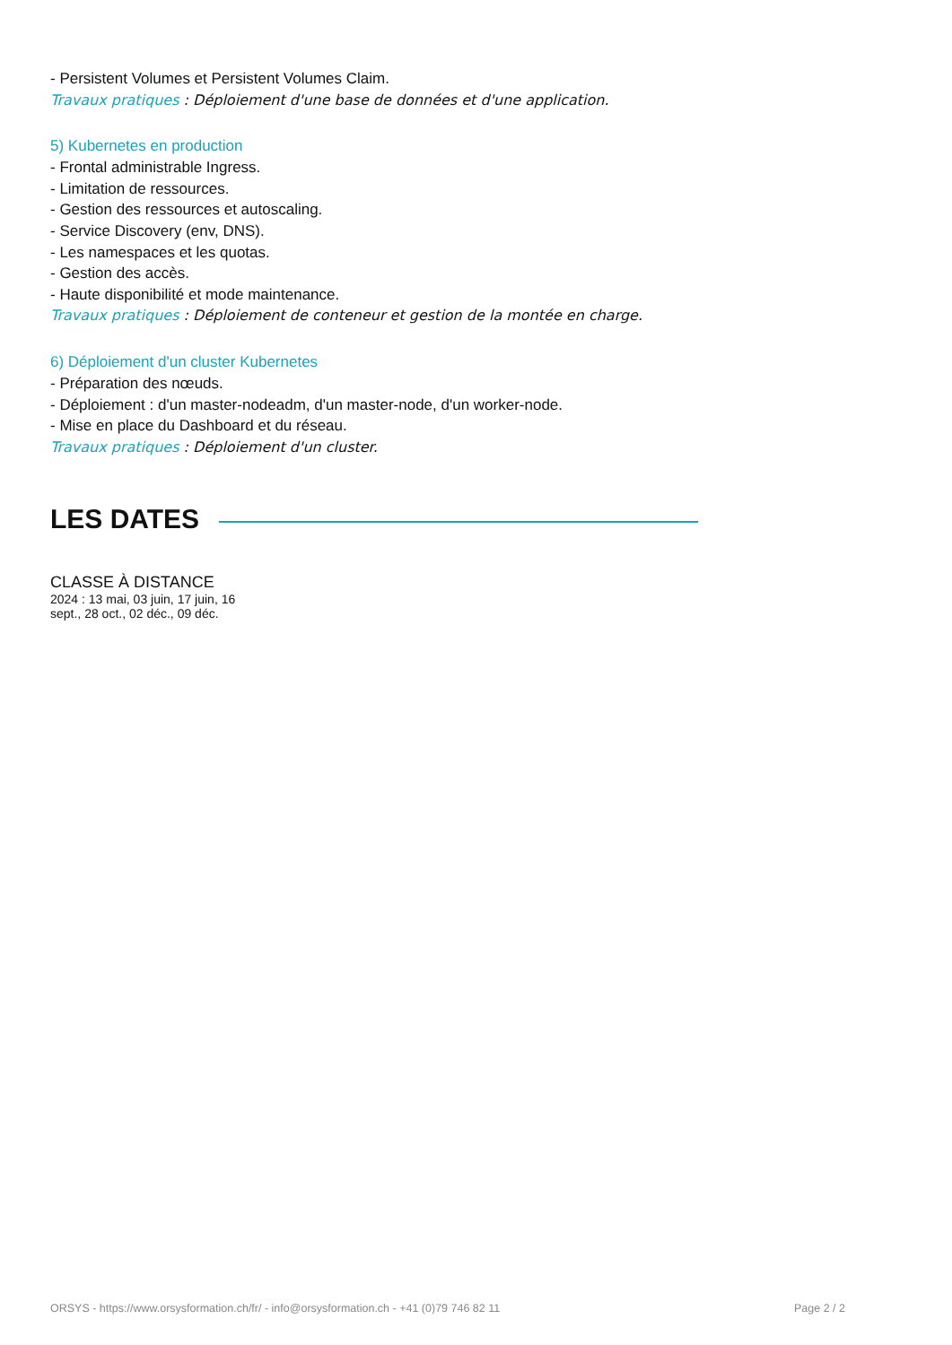- Persistent Volumes et Persistent Volumes Claim.
Travaux pratiques : Déploiement d'une base de données et d'une application.
5) Kubernetes en production
- Frontal administrable Ingress.
- Limitation de ressources.
- Gestion des ressources et autoscaling.
- Service Discovery (env, DNS).
- Les namespaces et les quotas.
- Gestion des accès.
- Haute disponibilité et mode maintenance.
Travaux pratiques : Déploiement de conteneur et gestion de la montée en charge.
6) Déploiement d'un cluster Kubernetes
- Préparation des nœuds.
- Déploiement : d'un master-nodeadm, d'un master-node, d'un worker-node.
- Mise en place du Dashboard et du réseau.
Travaux pratiques : Déploiement d'un cluster.
LES DATES
CLASSE À DISTANCE
2024 : 13 mai, 03 juin, 17 juin, 16 sept., 28 oct., 02 déc., 09 déc.
ORSYS - https://www.orsysformation.ch/fr/ - info@orsysformation.ch - +41 (0)79 746 82 11 Page 2 / 2